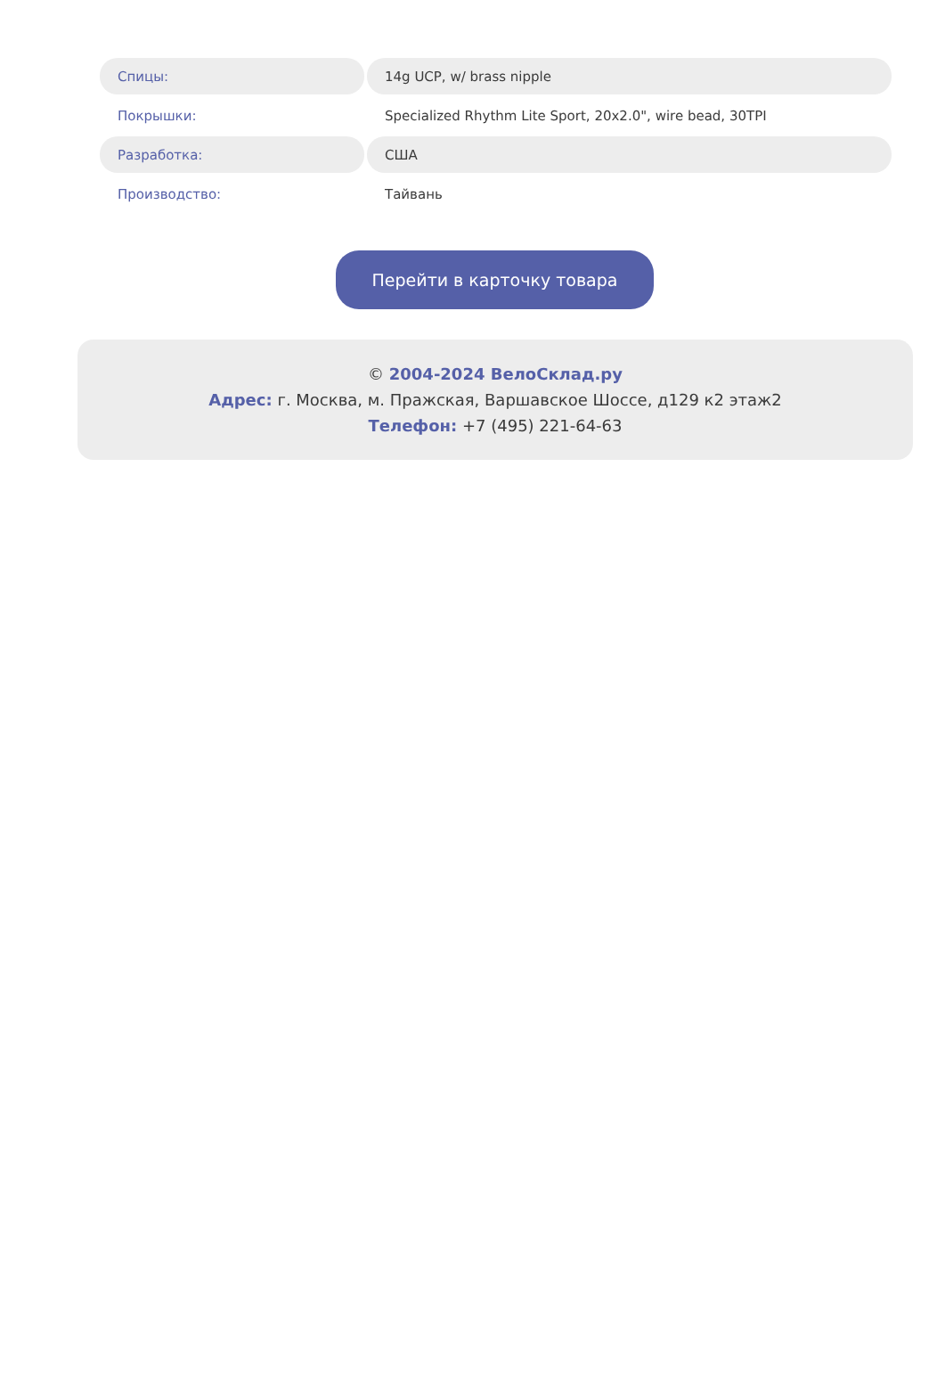| Спицы: | 14g UCP, w/ brass nipple |
| Покрышки: | Specialized Rhythm Lite Sport, 20x2.0", wire bead, 30TPI |
| Разработка: | США |
| Производство: | Тайвань |
Перейти в карточку товара
© 2004-2024 ВелоСклад.ру
Адрес: г. Москва, м. Пражская, Варшавское Шоссе, д129 к2 этаж2
Телефон: +7 (495) 221-64-63